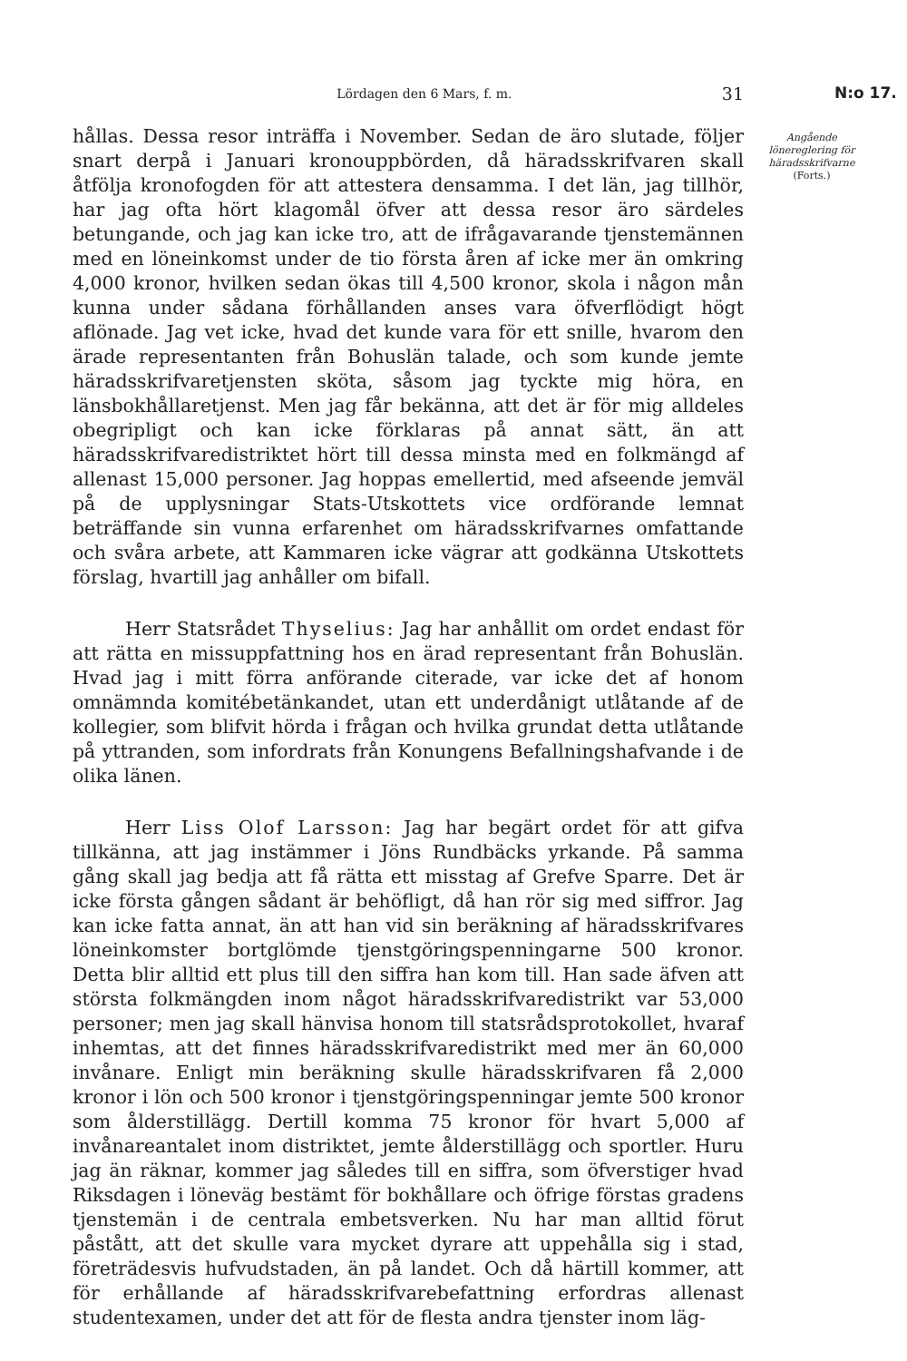N:o 17.
Lördagen den 6 Mars, f. m. 31
hållas. Dessa resor inträffa i November. Sedan de äro slutade, följer snart derpå i Januari kronouppbörden, då häradsskrifvaren skall åtfölja kronofogden för att attestera densamma. I det län, jag tillhör, har jag ofta hört klagomål öfver att dessa resor äro särdeles betungande, och jag kan icke tro, att de ifrågavarande tjenstemännen med en löneinkomst under de tio första åren af icke mer än omkring 4,000 kronor, hvilken sedan ökas till 4,500 kronor, skola i någon mån kunna under sådana förhållanden anses vara öfverflödigt högt aflönade. Jag vet icke, hvad det kunde vara för ett snille, hvarom den ärade representanten från Bohuslän talade, och som kunde jemte häradsskrifvaretjensten sköta, såsom jag tyckte mig höra, en länsbokhållaretjenst. Men jag får bekänna, att det är för mig alldeles obegripligt och kan icke förklaras på annat sätt, än att häradsskrifvaredistriktet hört till dessa minsta med en folkmängd af allenast 15,000 personer. Jag hoppas emellertid, med afseende jemväl på de upplysningar Stats-Utskottets vice ordförande lemnat beträffande sin vunna erfarenhet om häradsskrifvarnes omfattande och svåra arbete, att Kammaren icke vägrar att godkänna Utskottets förslag, hvartill jag anhåller om bifall.
Herr Statsrådet Thyselius: Jag har anhållit om ordet endast för att rätta en missuppfattning hos en ärad representant från Bohuslän. Hvad jag i mitt förra anförande citerade, var icke det af honom omnämnda komitébetänkandet, utan ett underdånigt utlåtande af de kollegier, som blifvit hörda i frågan och hvilka grundat detta utlåtande på yttranden, som infordrats från Konungens Befallningshafvande i de olika länen.
Herr Liss Olof Larsson: Jag har begärt ordet för att gifva tillkänna, att jag instämmer i Jöns Rundbäcks yrkande. På samma gång skall jag bedja att få rätta ett misstag af Grefve Sparre. Det är icke första gången sådant är behöfligt, då han rör sig med siffror. Jag kan icke fatta annat, än att han vid sin beräkning af häradsskrifvares löneinkomster bortglömde tjenstgöringspenningarne 500 kronor. Detta blir alltid ett plus till den siffra han kom till. Han sade äfven att största folkmängden inom något häradsskrifvaredistrikt var 53,000 personer; men jag skall hänvisa honom till statsrådsprotokollet, hvaraf inhemtas, att det finnes häradsskrifvaredistrikt med mer än 60,000 invånare. Enligt min beräkning skulle häradsskrifvaren få 2,000 kronor i lön och 500 kronor i tjenstgöringspenningar jemte 500 kronor som ålderstillägg. Dertill komma 75 kronor för hvart 5,000 af invånareantalet inom distriktet, jemte ålderstillägg och sportler. Huru jag än räknar, kommer jag således till en siffra, som öfverstiger hvad Riksdagen i löneväg bestämt för bokhållare och öfrige förstas gradens tjenstemän i de centrala embetsverken. Nu har man alltid förut påstått, att det skulle vara mycket dyrare att uppehålla sig i stad, företrädesvis hufvudstaden, än på landet. Och då härtill kommer, att för erhållande af häradsskrifvarebefattning erfordras allenast studentexamen, under det att för de flesta andra tjenster inom läg-
Angående lönereglering för häradsskrifvarne
(Forts.)